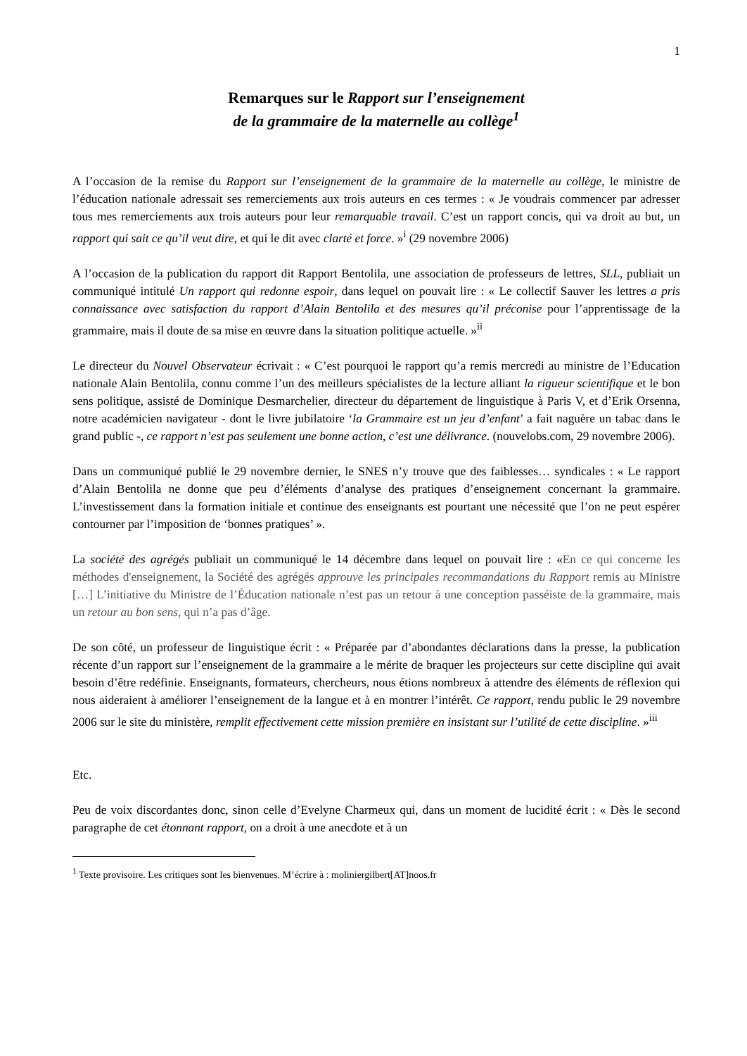1
Remarques sur le Rapport sur l’enseignement
de la grammaire de la maternelle au collège<sup>1</sup>
A l’occasion de la remise du Rapport sur l’enseignement de la grammaire de la maternelle au collège, le ministre de l’éducation nationale adressait ses remerciements aux trois auteurs en ces termes : « Je voudrais commencer par adresser tous mes remerciements aux trois auteurs pour leur remarquable travail. C’est un rapport concis, qui va droit au but, un rapport qui sait ce qu’il veut dire, et qui le dit avec clarté et force. »<sup>i</sup> (29 novembre 2006)
A l’occasion de la publication du rapport dit Rapport Bentolila, une association de professeurs de lettres, SLL, publiait un communiqué intitulé Un rapport qui redonne espoir, dans lequel on pouvait lire : « Le collectif Sauver les lettres a pris connaissance avec satisfaction du rapport d’Alain Bentolila et des mesures qu’il préconise pour l’apprentissage de la grammaire, mais il doute de sa mise en œuvre dans la situation politique actuelle. »<sup>ii</sup>
Le directeur du Nouvel Observateur écrivait : « C’est pourquoi le rapport qu’a remis mercredi au ministre de l’Education nationale Alain Bentolila, connu comme l’un des meilleurs spécialistes de la lecture alliant la rigueur scientifique et le bon sens politique, assisté de Dominique Desmarchelier, directeur du département de linguistique à Paris V, et d’Erik Orsenna, notre académicien navigateur - dont le livre jubilatoire ‘la Grammaire est un jeu d’enfant’ a fait naguère un tabac dans le grand public -, ce rapport n’est pas seulement une bonne action, c’est une délivrance. (nouvelobs.com, 29 novembre 2006).
Dans un communiqué publié le 29 novembre dernier, le SNES n’y trouve que des faiblesses… syndicales : « Le rapport d’Alain Bentolila ne donne que peu d’éléments d’analyse des pratiques d’enseignement concernant la grammaire. L’investissement dans la formation initiale et continue des enseignants est pourtant une nécessité que l’on ne peut espérer contourner par l’imposition de ‘bonnes pratiques’ ».
La société des agrégés publiait un communiqué le 14 décembre dans lequel on pouvait lire : «En ce qui concerne les méthodes d'enseignement, la Société des agrégés approuve les principales recommandations du Rapport remis au Ministre […] L’initiative du Ministre de l’Éducation nationale n’est pas un retour à une conception passéiste de la grammaire, mais un retour au bon sens, qui n’a pas d’âge.
De son côté, un professeur de linguistique écrit : « Préparée par d’abondantes déclarations dans la presse, la publication récente d’un rapport sur l’enseignement de la grammaire a le mérite de braquer les projecteurs sur cette discipline qui avait besoin d’être redéfinie. Enseignants, formateurs, chercheurs, nous étions nombreux à attendre des éléments de réflexion qui nous aideraient à améliorer l’enseignement de la langue et à en montrer l’intérêt. Ce rapport, rendu public le 29 novembre 2006 sur le site du ministère, remplit effectivement cette mission première en insistant sur l’utilité de cette discipline. »<sup>iii</sup>
Etc.
Peu de voix discordantes donc, sinon celle d’Evelyne Charmeux qui, dans un moment de lucidité écrit : « Dès le second paragraphe de cet étonnant rapport, on a droit à une anecdote et à un
<sup>1</sup> Texte provisoire. Les critiques sont les bienvenues. M’écrire à : moliniergilbert[AT]noos.fr